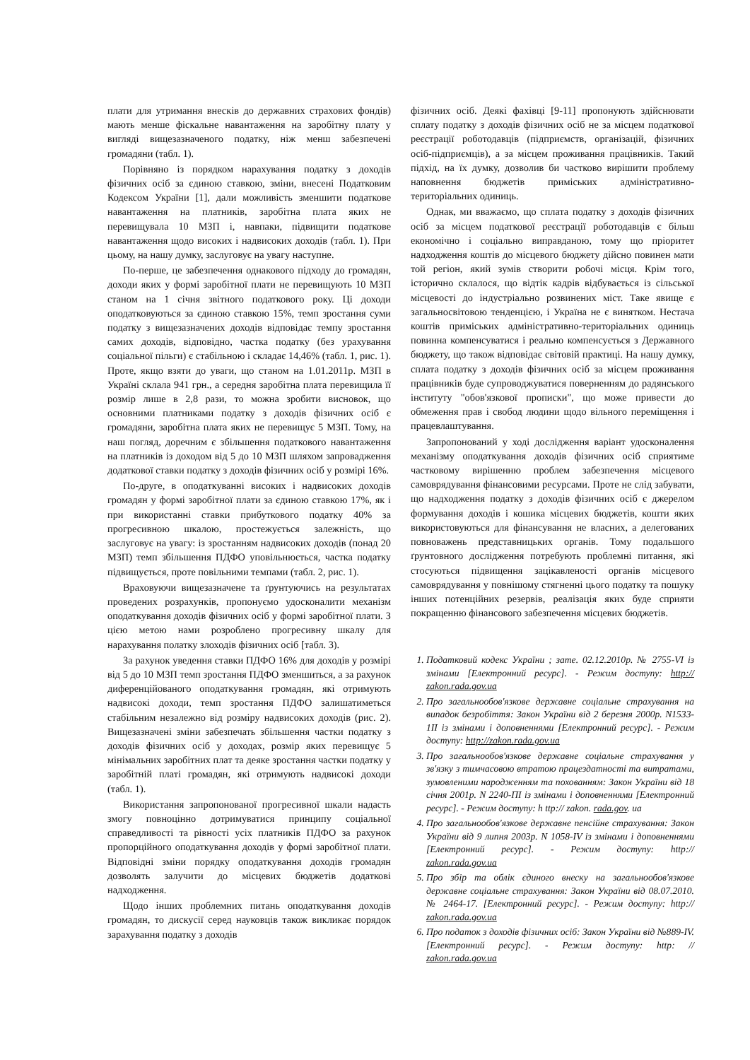плати для утримання внесків до державних страхових фондів) мають менше фіскальне навантаження на заробітну плату у вигляді вищезазначеного податку, ніж менш забезпечені громадяни (табл. 1).
Порівняно із порядком нарахування податку з доходів фізичних осіб за єдиною ставкою, зміни, внесені Податковим Кодексом України [1], дали можливість зменшити податкове навантаження на платників, заробітна плата яких не перевищувала 10 МЗП і, навпаки, підвищити податкове навантаження щодо високих і надвисоких доходів (табл. 1). При цьому, на нашу думку, заслуговує на увагу наступне.
По-перше, це забезпечення однакового підходу до громадян, доходи яких у формі заробітної плати не перевищують 10 МЗП станом на 1 січня звітного податкового року. Ці доходи оподатковуються за єдиною ставкою 15%, темп зростання суми податку з вищезазначених доходів відповідає темпу зростання самих доходів, відповідно, частка податку (без урахування соціальної пільги) є стабільною і складає 14,46% (табл. 1, рис. 1). Проте, якщо взяти до уваги, що станом на 1.01.2011р. МЗП в Україні склала 941 грн., а середня заробітна плата перевищила її розмір лише в 2,8 рази, то можна зробити висновок, що основними платниками податку з доходів фізичних осіб є громадяни, заробітна плата яких не перевищує 5 МЗП. Тому, на наш погляд, доречним є збільшення податкового навантаження на платників із доходом від 5 до 10 МЗП шляхом запровадження додаткової ставки податку з доходів фізичних осіб у розмірі 16%.
По-друге, в оподаткуванні високих і надвисоких доходів громадян у формі заробітної плати за єдиною ставкою 17%, як і при використанні ставки прибуткового податку 40% за прогресивною шкалою, простежується залежність, що заслуговує на увагу: із зростанням надвисоких доходів (понад 20 МЗП) темп збільшення ПДФО уповільнюється, частка податку підвищується, проте повільними темпами (табл. 2, рис. 1).
Враховуючи вищезазначене та ґрунтуючись на результатах проведених розрахунків, пропонуємо удосконалити механізм оподаткування доходів фізичних осіб у формі заробітної плати. З цією метою нами розроблено прогресивну шкалу для нарахування полатку злоходів фізичних осіб [табл. 3).
За рахунок уведення ставки ПДФО 16% для доходів у розмірі від 5 до 10 МЗП темп зростання ПДФО зменшиться, а за рахунок диференційованого оподаткування громадян, які отримують надвисокі доходи, темп зростання ПДФО залишатиметься стабільним незалежно від розміру надвисоких доходів (рис. 2). Вищезазначені зміни забезпечать збільшення частки податку з доходів фізичних осіб у доходах, розмір яких перевищує 5 мінімальних заробітних плат та деяке зростання частки податку у заробітній платі громадян, які отримують надвисокі доходи (табл. 1).
Використання запропонованої прогресивної шкали надасть змогу повноцінно дотримуватися принципу соціальної справедливості та рівності усіх платників ПДФО за рахунок пропорційного оподаткування доходів у формі заробітної плати. Відповідні зміни порядку оподаткування доходів громадян дозволять залучити до місцевих бюджетів додаткові надходження.
Щодо інших проблемних питань оподаткування доходів громадян, то дискусії серед науковців також викликає порядок зарахування податку з доходів
фізичних осіб. Деякі фахівці [9-11] пропонують здійснювати сплату податку з доходів фізичних осіб не за місцем податкової реєстрації роботодавців (підприємств, організацій, фізичних осіб-підприємців), а за місцем проживання працівників. Такий підхід, на їх думку, дозволив би частково вирішити проблему наповнення бюджетів приміських адміністративно-територіальних одиниць.
Однак, ми вважаємо, що сплата податку з доходів фізичних осіб за місцем податкової реєстрації роботодавців є більш економічно і соціально виправданою, тому що пріоритет надходження коштів до місцевого бюджету дійсно повинен мати той регіон, який зумів створити робочі місця. Крім того, історично склалося, що відтік кадрів відбувається із сільської місцевості до індустріально розвинених міст. Таке явище є загальносвітовою тенденцією, і Україна не є винятком. Нестача коштів приміських адміністративно-територіальних одиниць повинна компенсуватися і реально компенсується з Державного бюджету, що також відповідає світовій практиці. На нашу думку, сплата податку з доходів фізичних осіб за місцем проживання працівників буде супроводжуватися поверненням до радянського інституту "обов'язкової прописки", що може привести до обмеження прав і свобод людини щодо вільного переміщення і працевлаштування.
Запропонований у ході дослідження варіант удосконалення механізму оподаткування доходів фізичних осіб сприятиме частковому вирішенню проблем забезпечення місцевого самоврядування фінансовими ресурсами. Проте не слід забувати, що надходження податку з доходів фізичних осіб є джерелом формування доходів і кошика місцевих бюджетів, кошти яких використовуються для фінансування не власних, а делегованих повноважень представницьких органів. Тому подальшого ґрунтовного дослідження потребують проблемні питання, які стосуються підвищення зацікавленості органів місцевого самоврядування у повнішому стягненні цього податку та пошуку інших потенційних резервів, реалізація яких буде сприяти покращенню фінансового забезпечення місцевих бюджетів.
1. Податковий кодекс України ; зате. 02.12.2010р. № 2755-VI із змінами [Електронний ресурс]. - Режим доступу: http:// zakon.rada.gov.ua
2. Про загальнообов'язкове державне соціальне страхування на випадок безробіття: Закон України від 2 березня 2000р. N1533-1II із змінами і доповненнями [Електронний ресурс]. - Режим доступу: http://zakon.rada.gov.ua
3. Про загальнообов'язкове державне соціальне страхування у зв'язку з тимчасовою втратою працездатності та витратами, зумовленими народженням та похованням: Закон України від 18 січня 2001р. N 2240-ПІ із змінами і доповненнями [Електронний ресурс]. - Режим доступу: h ttp:// zakon. rada.gov. ua
4. Про загальнообов'язкове державне пенсійне страхування: Закон України від 9 липня 2003р. N 1058-IV із змінами і доповненнями [Електронний ресурс]. - Режим доступу: http:// zakon.rada.gov.ua
5. Про збір та облік єдиного внеску на загальнообов'язкове державне соціальне страхування: Закон України від 08.07.2010. № 2464-17. [Електронний ресурс]. - Режим доступу: http:// zakon.rada.gov.ua
6. Про податок з доходів фізичних осіб: Закон України від №889-IV. [Електронний ресурс]. - Режим доступу: http: // zakon.rada.gov.ua